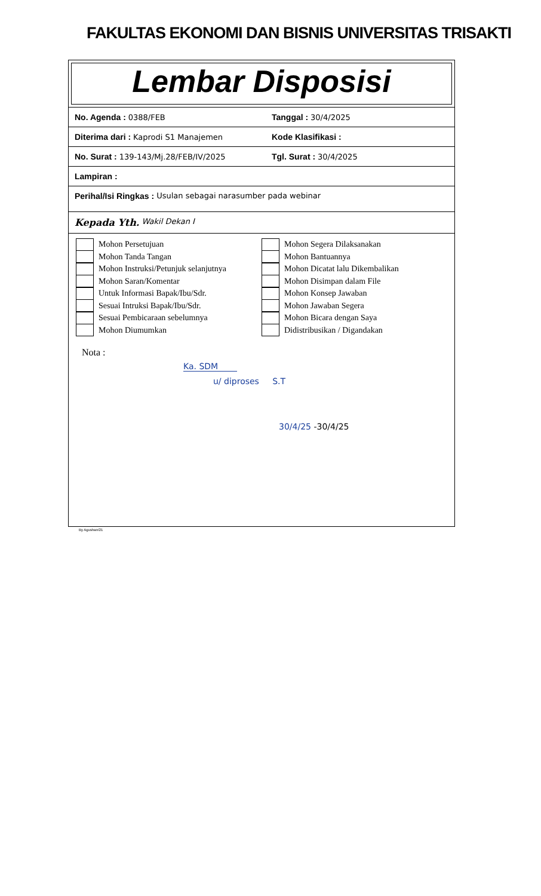FAKULTAS EKONOMI DAN BISNIS UNIVERSITAS TRISAKTI
Lembar Disposisi
No. Agenda : 0388/FEB Tanggal : 30/4/2025
Diterima dari : Kaprodi S1 Manajemen Kode Klasifikasi :
No. Surat : 139-143/Mj.28/FEB/IV/2025 Tgl. Surat : 30/4/2025
Lampiran :
Perihal/Isi Ringkas : Usulan sebagai narasumber pada webinar
Kepada Yth. Wakil Dekan I
Mohon Persetujuan
Mohon Tanda Tangan
Mohon Instruksi/Petunjuk selanjutnya
Mohon Saran/Komentar
Untuk Informasi Bapak/Ibu/Sdr.
Sesuai Intruksi Bapak/Ibu/Sdr.
Sesuai Pembicaraan sebelumnya
Mohon Diumumkan
Mohon Segera Dilaksanakan
Mohon Bantuannya
Mohon Dicatat lalu Dikembalikan
Mohon Disimpan dalam File
Mohon Konsep Jawaban
Mohon Jawaban Segera
Mohon Bicara dengan Saya
Didistribusikan / Digandakan
Nota :
Ka. SDM
u/ diproses S.T
30/4/25 -30/4/25
By Agushan/21